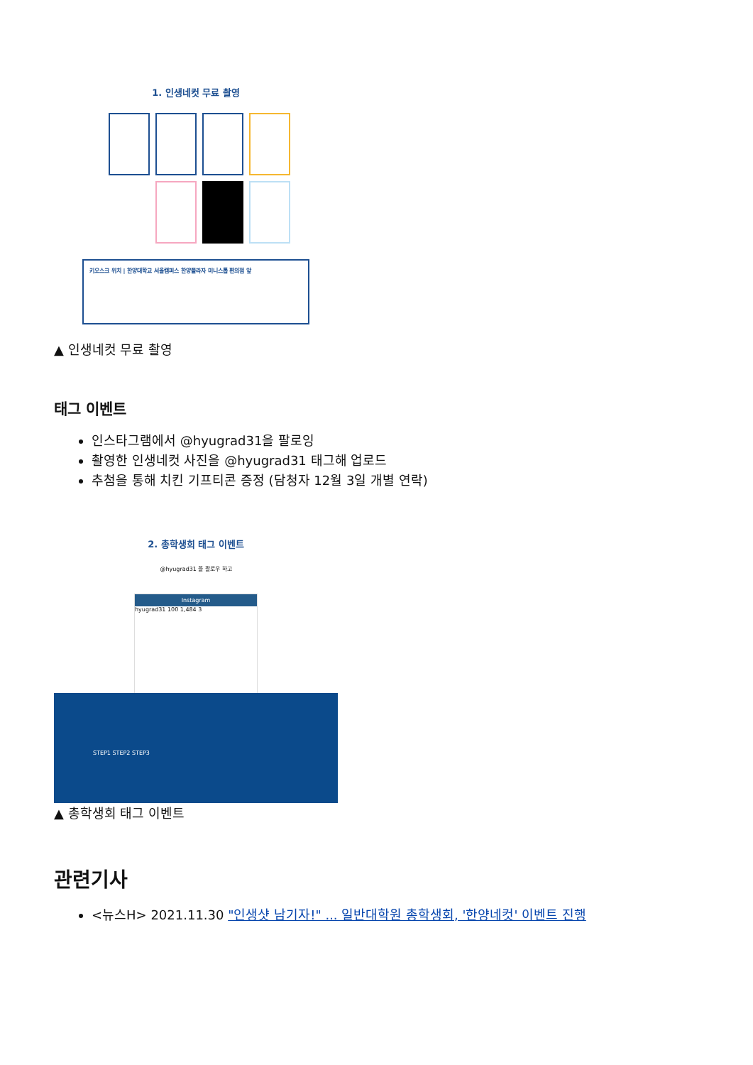1. 인생네컷 무료 촬영
키오스크 위치 | 한양대학교 서울캠퍼스 한양플라자 미니스톱 편의점 앞
▲ 인생네컷 무료 촬영
태그 이벤트
인스타그램에서 @hyugrad31을 팔로잉
촬영한 인생네컷 사진을 @hyugrad31 태그해 업로드
추첨을 통해 치킨 기프티콘 증정 (담청자 12월 3일 개별 연락)
2. 총학생회 태그 이벤트
@hyugrad31 을 팔로우 하고
Instagram
hyugrad31 100 1,484 3
STEP1 STEP2 STEP3
▲ 총학생회 태그 이벤트
관련기사
<뉴스H> 2021.11.30 "인생샷 남기자!" ... 일반대학원 총학생회, '한양네컷' 이벤트 진행